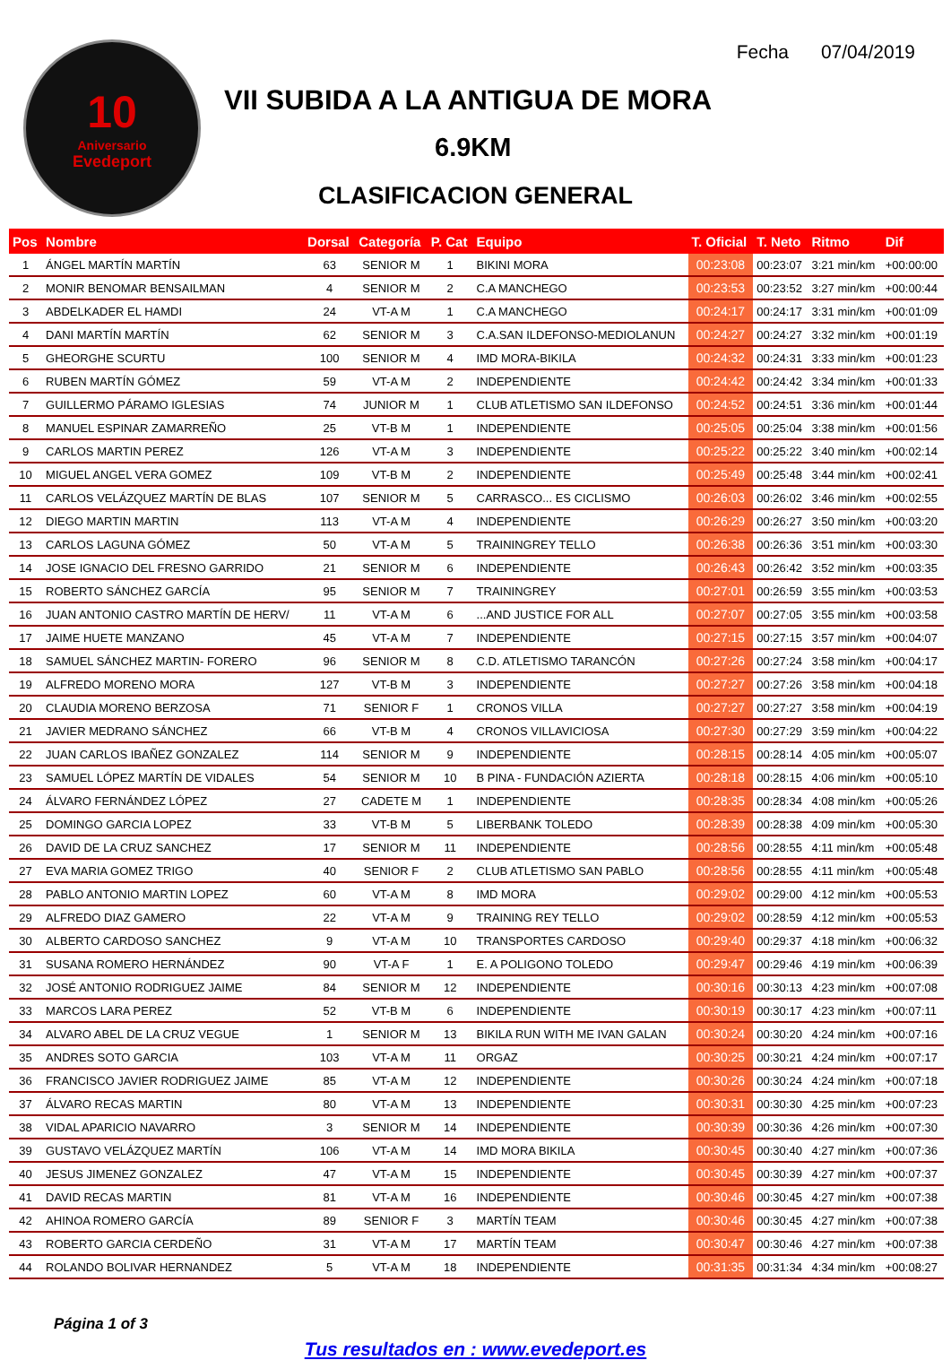10
Aniversario
Evedeport
Fecha 07/04/2019
VII SUBIDA A LA ANTIGUA DE MORA
6.9KM
CLASIFICACION GENERAL
| Pos | Nombre | Dorsal | Categoría | P. Cat | Equipo | T. Oficial | T. Neto | Ritmo | Dif |
| --- | --- | --- | --- | --- | --- | --- | --- | --- | --- |
| 1 | ÁNGEL MARTÍN MARTÍN | 63 | SENIOR M | 1 | BIKINI MORA | 00:23:08 | 00:23:07 | 3:21 min/km | +00:00:00 |
| 2 | MONIR BENOMAR BENSAILMAN | 4 | SENIOR M | 2 | C.A MANCHEGO | 00:23:53 | 00:23:52 | 3:27 min/km | +00:00:44 |
| 3 | ABDELKADER EL HAMDI | 24 | VT-A M | 1 | C.A MANCHEGO | 00:24:17 | 00:24:17 | 3:31 min/km | +00:01:09 |
| 4 | DANI MARTÍN MARTÍN | 62 | SENIOR M | 3 | C.A.SAN ILDEFONSO-MEDIOLANUN | 00:24:27 | 00:24:27 | 3:32 min/km | +00:01:19 |
| 5 | GHEORGHE SCURTU | 100 | SENIOR M | 4 | IMD MORA-BIKILA | 00:24:32 | 00:24:31 | 3:33 min/km | +00:01:23 |
| 6 | RUBEN MARTÍN GÓMEZ | 59 | VT-A M | 2 | INDEPENDIENTE | 00:24:42 | 00:24:42 | 3:34 min/km | +00:01:33 |
| 7 | GUILLERMO PÁRAMO IGLESIAS | 74 | JUNIOR M | 1 | CLUB ATLETISMO SAN ILDEFONSO | 00:24:52 | 00:24:51 | 3:36 min/km | +00:01:44 |
| 8 | MANUEL ESPINAR ZAMARREÑO | 25 | VT-B M | 1 | INDEPENDIENTE | 00:25:05 | 00:25:04 | 3:38 min/km | +00:01:56 |
| 9 | CARLOS MARTIN PEREZ | 126 | VT-A M | 3 | INDEPENDIENTE | 00:25:22 | 00:25:22 | 3:40 min/km | +00:02:14 |
| 10 | MIGUEL ANGEL VERA GOMEZ | 109 | VT-B M | 2 | INDEPENDIENTE | 00:25:49 | 00:25:48 | 3:44 min/km | +00:02:41 |
| 11 | CARLOS VELÁZQUEZ MARTÍN DE BLAS | 107 | SENIOR M | 5 | CARRASCO... ES CICLISMO | 00:26:03 | 00:26:02 | 3:46 min/km | +00:02:55 |
| 12 | DIEGO MARTIN MARTIN | 113 | VT-A M | 4 | INDEPENDIENTE | 00:26:29 | 00:26:27 | 3:50 min/km | +00:03:20 |
| 13 | CARLOS LAGUNA GÓMEZ | 50 | VT-A M | 5 | TRAININGREY TELLO | 00:26:38 | 00:26:36 | 3:51 min/km | +00:03:30 |
| 14 | JOSE IGNACIO DEL FRESNO GARRIDO | 21 | SENIOR M | 6 | INDEPENDIENTE | 00:26:43 | 00:26:42 | 3:52 min/km | +00:03:35 |
| 15 | ROBERTO SÁNCHEZ GARCÍA | 95 | SENIOR M | 7 | TRAININGREY | 00:27:01 | 00:26:59 | 3:55 min/km | +00:03:53 |
| 16 | JUAN ANTONIO CASTRO MARTÍN DE HERV/ | 11 | VT-A M | 6 | ...AND JUSTICE FOR ALL | 00:27:07 | 00:27:05 | 3:55 min/km | +00:03:58 |
| 17 | JAIME HUETE MANZANO | 45 | VT-A M | 7 | INDEPENDIENTE | 00:27:15 | 00:27:15 | 3:57 min/km | +00:04:07 |
| 18 | SAMUEL SÁNCHEZ MARTIN- FORERO | 96 | SENIOR M | 8 | C.D. ATLETISMO TARANCÓN | 00:27:26 | 00:27:24 | 3:58 min/km | +00:04:17 |
| 19 | ALFREDO MORENO MORA | 127 | VT-B M | 3 | INDEPENDIENTE | 00:27:27 | 00:27:26 | 3:58 min/km | +00:04:18 |
| 20 | CLAUDIA MORENO BERZOSA | 71 | SENIOR F | 1 | CRONOS VILLA | 00:27:27 | 00:27:27 | 3:58 min/km | +00:04:19 |
| 21 | JAVIER MEDRANO SÁNCHEZ | 66 | VT-B M | 4 | CRONOS VILLAVICIOSA | 00:27:30 | 00:27:29 | 3:59 min/km | +00:04:22 |
| 22 | JUAN CARLOS IBAÑEZ GONZALEZ | 114 | SENIOR M | 9 | INDEPENDIENTE | 00:28:15 | 00:28:14 | 4:05 min/km | +00:05:07 |
| 23 | SAMUEL LÓPEZ MARTÍN DE VIDALES | 54 | SENIOR M | 10 | B PINA - FUNDACIÓN AZIERTA | 00:28:18 | 00:28:15 | 4:06 min/km | +00:05:10 |
| 24 | ÁLVARO FERNÁNDEZ LÓPEZ | 27 | CADETE M | 1 | INDEPENDIENTE | 00:28:35 | 00:28:34 | 4:08 min/km | +00:05:26 |
| 25 | DOMINGO GARCIA LOPEZ | 33 | VT-B M | 5 | LIBERBANK TOLEDO | 00:28:39 | 00:28:38 | 4:09 min/km | +00:05:30 |
| 26 | DAVID DE LA CRUZ SANCHEZ | 17 | SENIOR M | 11 | INDEPENDIENTE | 00:28:56 | 00:28:55 | 4:11 min/km | +00:05:48 |
| 27 | EVA MARIA GOMEZ TRIGO | 40 | SENIOR F | 2 | CLUB ATLETISMO SAN PABLO | 00:28:56 | 00:28:55 | 4:11 min/km | +00:05:48 |
| 28 | PABLO ANTONIO MARTIN LOPEZ | 60 | VT-A M | 8 | IMD MORA | 00:29:02 | 00:29:00 | 4:12 min/km | +00:05:53 |
| 29 | ALFREDO DIAZ GAMERO | 22 | VT-A M | 9 | TRAINING REY TELLO | 00:29:02 | 00:28:59 | 4:12 min/km | +00:05:53 |
| 30 | ALBERTO CARDOSO SANCHEZ | 9 | VT-A M | 10 | TRANSPORTES CARDOSO | 00:29:40 | 00:29:37 | 4:18 min/km | +00:06:32 |
| 31 | SUSANA ROMERO HERNÁNDEZ | 90 | VT-A F | 1 | E. A POLIGONO TOLEDO | 00:29:47 | 00:29:46 | 4:19 min/km | +00:06:39 |
| 32 | JOSÉ ANTONIO RODRIGUEZ JAIME | 84 | SENIOR M | 12 | INDEPENDIENTE | 00:30:16 | 00:30:13 | 4:23 min/km | +00:07:08 |
| 33 | MARCOS LARA PEREZ | 52 | VT-B M | 6 | INDEPENDIENTE | 00:30:19 | 00:30:17 | 4:23 min/km | +00:07:11 |
| 34 | ALVARO ABEL DE LA CRUZ VEGUE | 1 | SENIOR M | 13 | BIKILA RUN WITH ME IVAN GALAN | 00:30:24 | 00:30:20 | 4:24 min/km | +00:07:16 |
| 35 | ANDRES SOTO GARCIA | 103 | VT-A M | 11 | ORGAZ | 00:30:25 | 00:30:21 | 4:24 min/km | +00:07:17 |
| 36 | FRANCISCO JAVIER RODRIGUEZ JAIME | 85 | VT-A M | 12 | INDEPENDIENTE | 00:30:26 | 00:30:24 | 4:24 min/km | +00:07:18 |
| 37 | ÁLVARO RECAS MARTIN | 80 | VT-A M | 13 | INDEPENDIENTE | 00:30:31 | 00:30:30 | 4:25 min/km | +00:07:23 |
| 38 | VIDAL APARICIO NAVARRO | 3 | SENIOR M | 14 | INDEPENDIENTE | 00:30:39 | 00:30:36 | 4:26 min/km | +00:07:30 |
| 39 | GUSTAVO VELÁZQUEZ MARTÍN | 106 | VT-A M | 14 | IMD MORA BIKILA | 00:30:45 | 00:30:40 | 4:27 min/km | +00:07:36 |
| 40 | JESUS JIMENEZ GONZALEZ | 47 | VT-A M | 15 | INDEPENDIENTE | 00:30:45 | 00:30:39 | 4:27 min/km | +00:07:37 |
| 41 | DAVID RECAS MARTIN | 81 | VT-A M | 16 | INDEPENDIENTE | 00:30:46 | 00:30:45 | 4:27 min/km | +00:07:38 |
| 42 | AHINOA ROMERO GARCÍA | 89 | SENIOR F | 3 | MARTÍN TEAM | 00:30:46 | 00:30:45 | 4:27 min/km | +00:07:38 |
| 43 | ROBERTO GARCIA CERDEÑO | 31 | VT-A M | 17 | MARTÍN TEAM | 00:30:47 | 00:30:46 | 4:27 min/km | +00:07:38 |
| 44 | ROLANDO BOLIVAR HERNANDEZ | 5 | VT-A M | 18 | INDEPENDIENTE | 00:31:35 | 00:31:34 | 4:34 min/km | +00:08:27 |
Página 1 of 3
Tus resultados en : www.evedeport.es